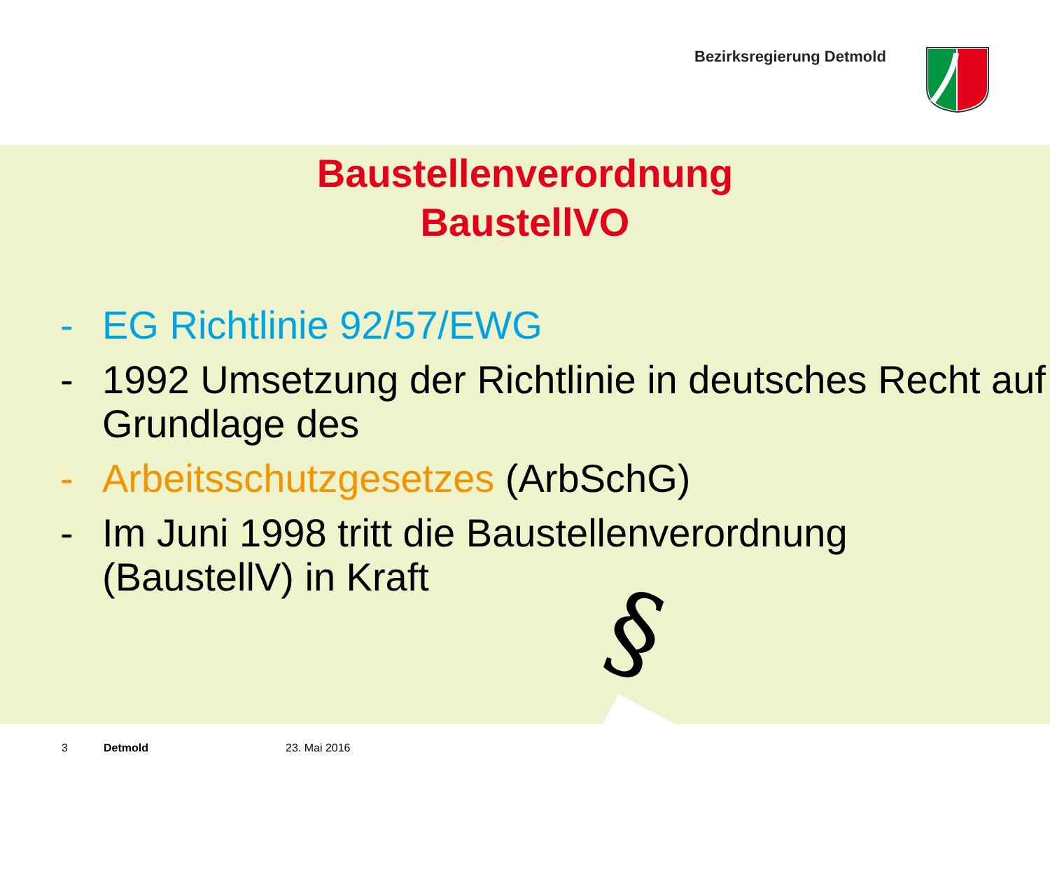Bezirksregierung Detmold
Baustellenverordnung
BaustellVO
- EG Richtlinie 92/57/EWG
- 1992 Umsetzung der Richtlinie in deutsches Recht auf Grundlage des
- Arbeitsschutzgesetzes (ArbSchG)
- Im Juni 1998 tritt die Baustellenverordnung (BaustellV) in Kraft
§
3 Detmold 23. Mai 2016